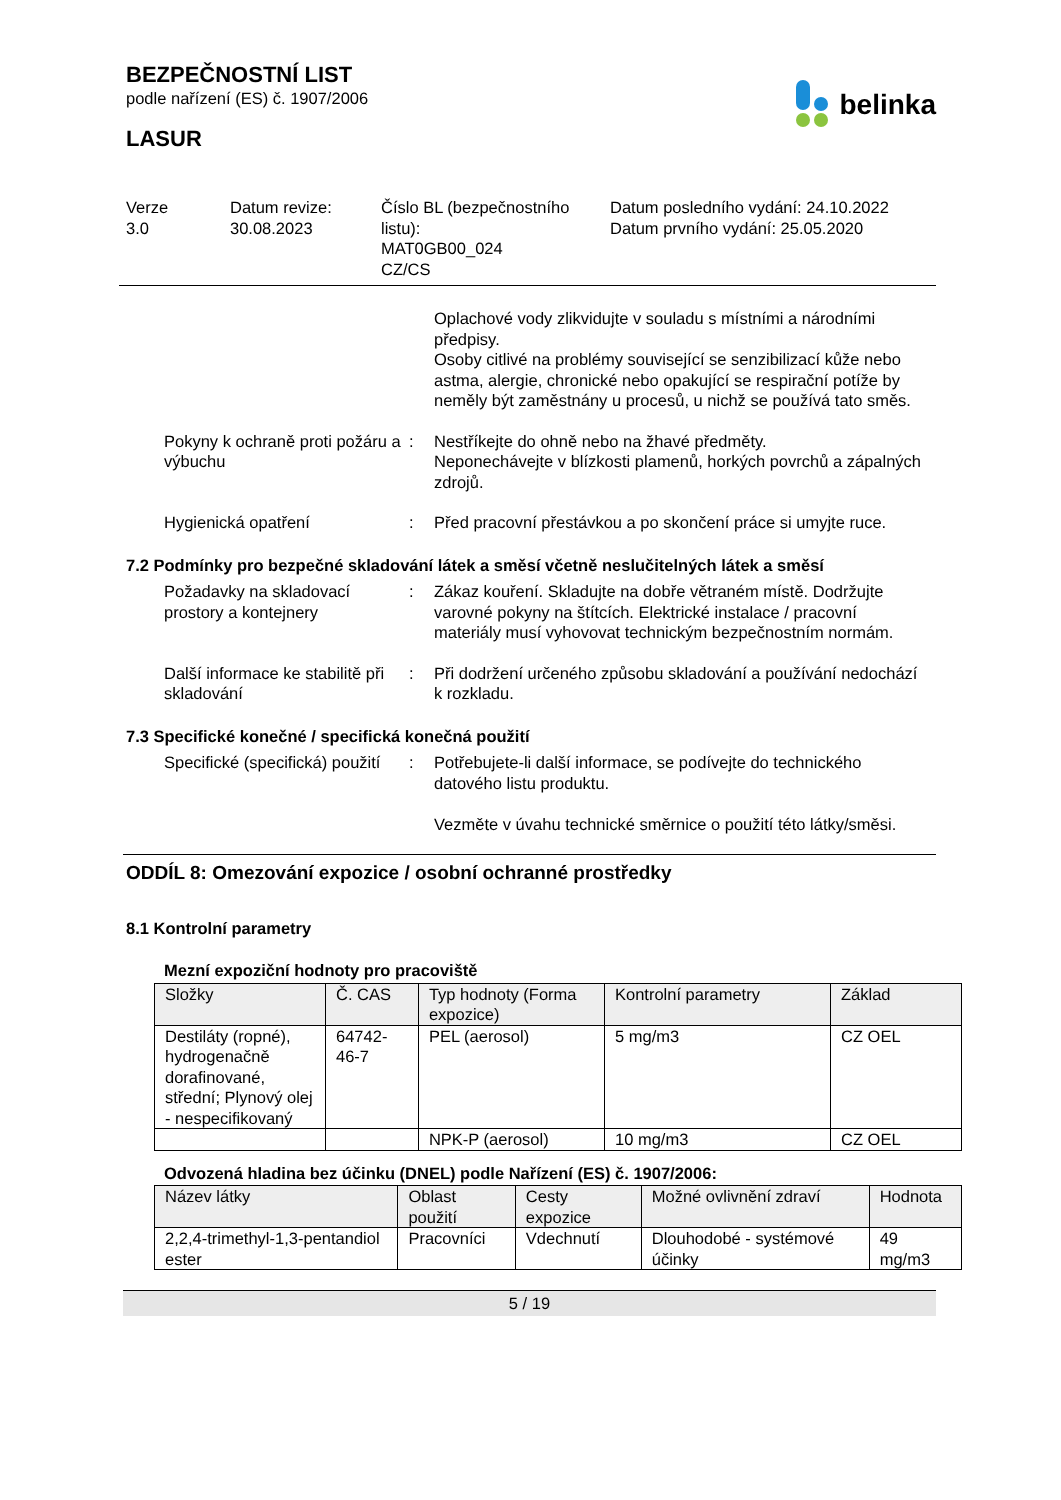belinka
BEZPEČNOSTNÍ LIST
podle nařízení (ES) č. 1907/2006
LASUR
Verze
3.0
Datum revize:
30.08.2023
Číslo BL (bezpečnostního listu):
MAT0GB00_024
CZ/CS
Datum posledního vydání: 24.10.2022
Datum prvního vydání: 25.05.2020
Oplachové vody zlikvidujte v souladu s místními a národními předpisy.
Osoby citlivé na problémy související se senzibilizací kůže nebo astma, alergie, chronické nebo opakující se respirační potíže by neměly být zaměstnány u procesů, u nichž se používá tato směs.
Pokyny k ochraně proti požáru a výbuchu
: Nestříkejte do ohně nebo na žhavé předměty.
Neponechávejte v blízkosti plamenů, horkých povrchů a zápalných zdrojů.
Hygienická opatření : Před pracovní přestávkou a po skončení práce si umyjte ruce.
7.2 Podmínky pro bezpečné skladování látek a směsí včetně neslučitelných látek a směsí
Požadavky na skladovací prostory a kontejnery
: Zákaz kouření. Skladujte na dobře větraném místě. Dodržujte varovné pokyny na štítcích. Elektrické instalace / pracovní materiály musí vyhovovat technickým bezpečnostním normám.
Další informace ke stabilitě při skladování
: Při dodržení určeného způsobu skladování a používání nedochází k rozkladu.
7.3 Specifické konečné / specifická konečná použití
Specifické (specifická) použití
: Potřebujete-li další informace, se podívejte do technického datového listu produktu.
Vezměte v úvahu technické směrnice o použití této látky/směsi.
ODDÍL 8: Omezování expozice / osobní ochranné prostředky
8.1 Kontrolní parametry
Mezní expoziční hodnoty pro pracoviště
| Složky | Č. CAS | Typ hodnoty (Forma expozice) | Kontrolní parametry | Základ |
| --- | --- | --- | --- | --- |
| Destiláty (ropné), hydrogenačně dorafinované, střední; Plynový olej - nespecifikovaný | 64742-46-7 | PEL (aerosol) | 5 mg/m3 | CZ OEL |
| | | NPK-P (aerosol) | 10 mg/m3 | CZ OEL |
Odvozená hladina bez účinku (DNEL) podle Nařízení (ES) č. 1907/2006:
| Název látky | Oblast použití | Cesty expozice | Možné ovlivnění zdraví | Hodnota |
| --- | --- | --- | --- | --- |
| 2,2,4-trimethyl-1,3-pentandiol ester | Pracovníci | Vdechnutí | Dlouhodobé - systémové účinky | 49 mg/m3 |
5 / 19